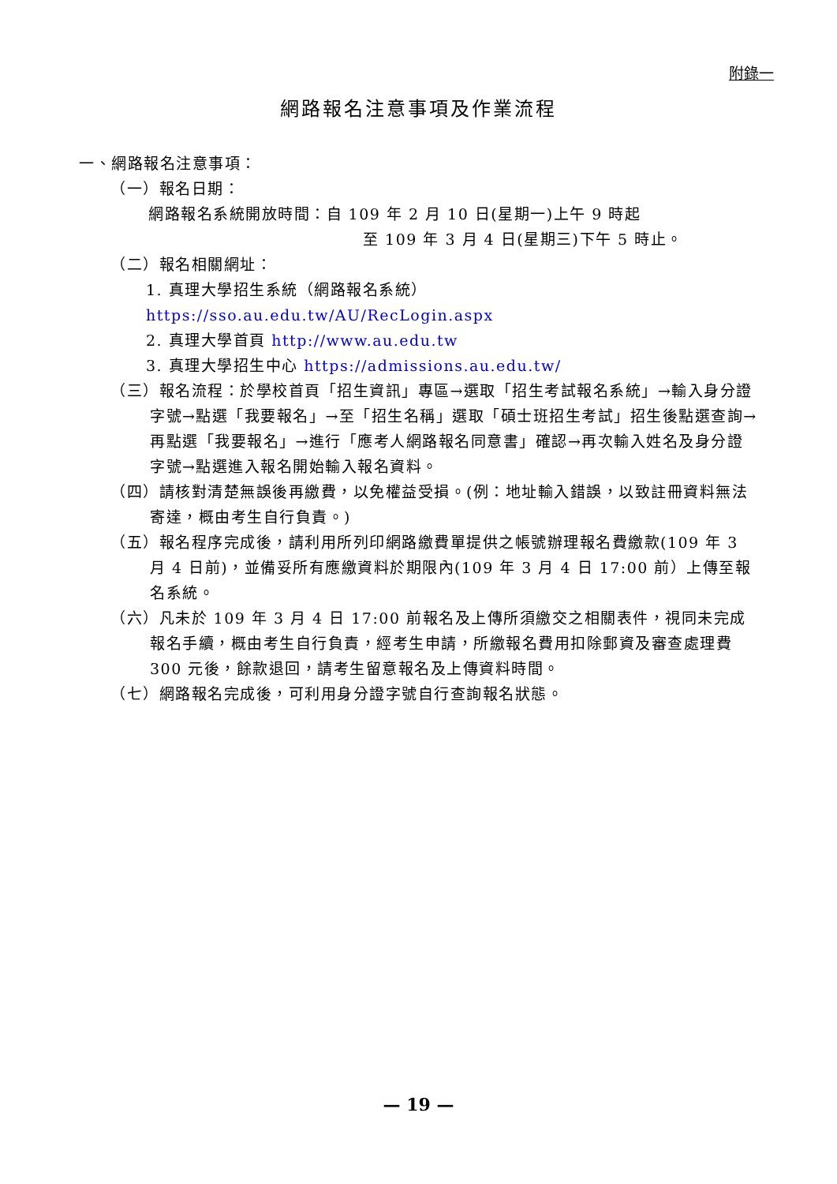附錄一
網路報名注意事項及作業流程
一、網路報名注意事項：
（一）報名日期：
網路報名系統開放時間：自 109 年 2 月 10 日(星期一)上午 9 時起
至 109 年 3 月 4 日(星期三)下午 5 時止。
（二）報名相關網址：
1. 真理大學招生系統（網路報名系統）https://sso.au.edu.tw/AU/RecLogin.aspx
2. 真理大學首頁 http://www.au.edu.tw
3. 真理大學招生中心 https://admissions.au.edu.tw/
（三）報名流程：於學校首頁「招生資訊」專區→選取「招生考試報名系統」→輸入身分證字號→點選「我要報名」→至「招生名稱」選取「碩士班招生考試」招生後點選查詢→再點選「我要報名」→進行「應考人網路報名同意書」確認→再次輸入姓名及身分證字號→點選進入報名開始輸入報名資料。
（四）請核對清楚無誤後再繳費，以免權益受損。(例：地址輸入錯誤，以致註冊資料無法寄達，概由考生自行負責。)
（五）報名程序完成後，請利用所列印網路繳費單提供之帳號辦理報名費繳款(109 年 3 月 4 日前)，並備妥所有應繳資料於期限內(109 年 3 月 4 日 17:00 前）上傳至報名系統。
（六）凡未於 109 年 3 月 4 日 17:00 前報名及上傳所須繳交之相關表件，視同未完成報名手續，概由考生自行負責，經考生申請，所繳報名費用扣除郵資及審查處理費 300 元後，餘款退回，請考生留意報名及上傳資料時間。
（七）網路報名完成後，可利用身分證字號自行查詢報名狀態。
— 19 —